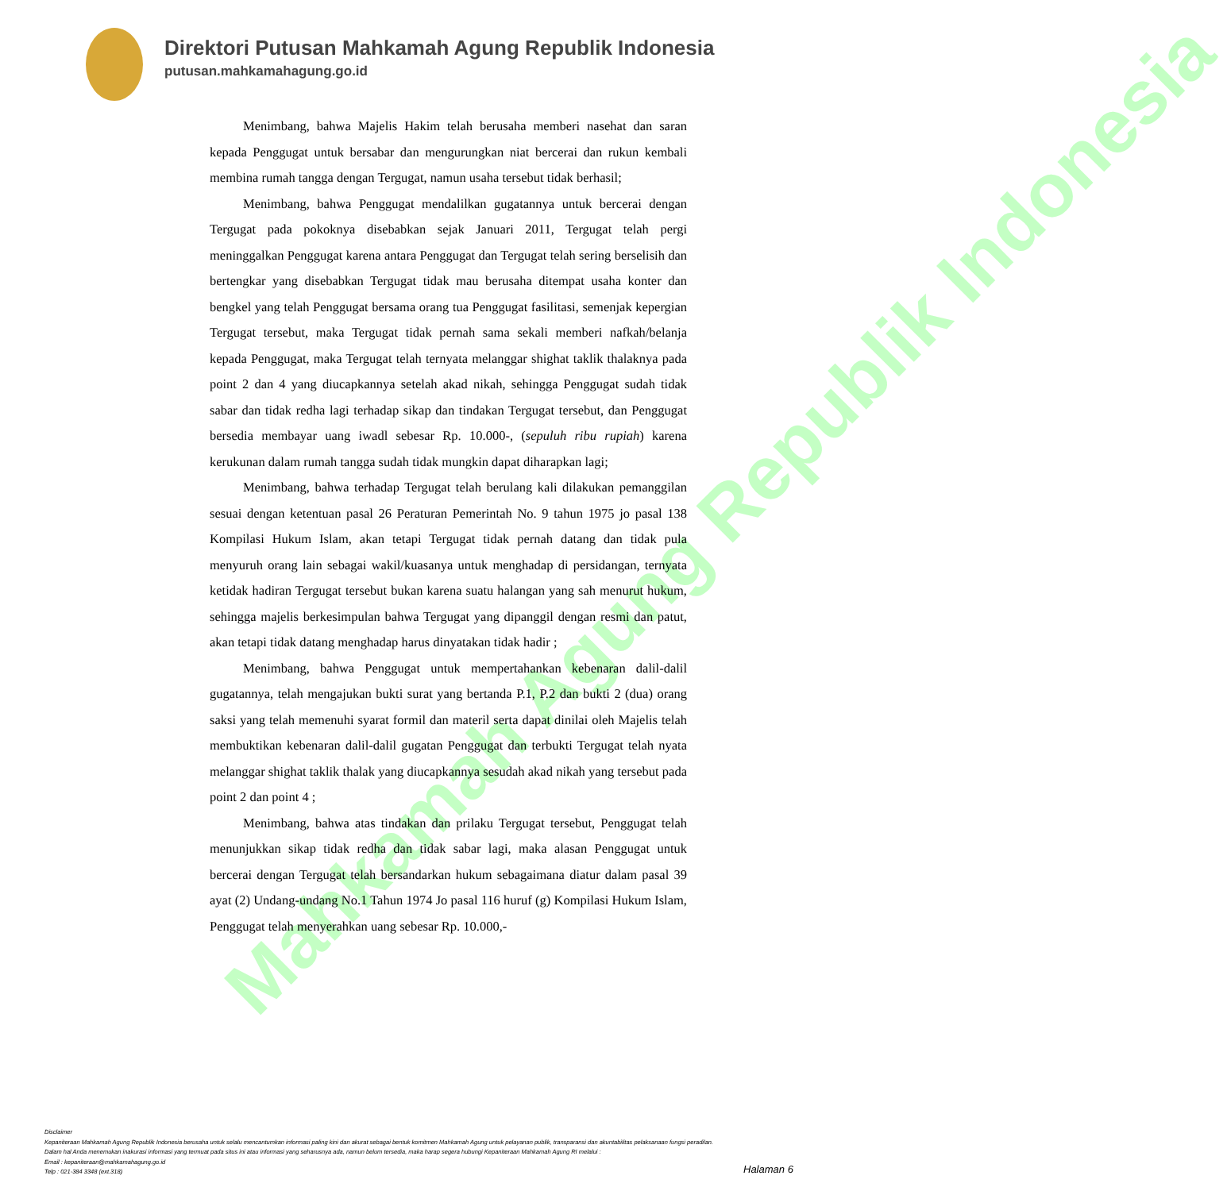Mahkamah Agung Republik Indonesia
Direktori Putusan Mahkamah Agung Republik Indonesia
putusan.mahkamahagung.go.id
Menimbang, bahwa Majelis Hakim telah berusaha memberi nasehat dan saran kepada Penggugat untuk bersabar dan mengurungkan niat bercerai dan rukun kembali membina rumah tangga dengan Tergugat, namun usaha tersebut tidak berhasil;
Menimbang, bahwa Penggugat mendalilkan gugatannya untuk bercerai dengan Tergugat pada pokoknya disebabkan sejak Januari 2011, Tergugat telah pergi meninggalkan Penggugat karena antara Penggugat dan Tergugat telah sering berselisih dan bertengkar yang disebabkan Tergugat tidak mau berusaha ditempat usaha konter dan bengkel yang telah Penggugat bersama orang tua Penggugat fasilitasi, semenjak kepergian Tergugat tersebut, maka Tergugat tidak pernah sama sekali memberi nafkah/belanja kepada Penggugat, maka Tergugat telah ternyata melanggar shighat taklik thalaknya pada point 2 dan 4 yang diucapkannya setelah akad nikah, sehingga Penggugat sudah tidak sabar dan tidak redha lagi terhadap sikap dan tindakan Tergugat tersebut, dan Penggugat bersedia membayar uang iwadl sebesar Rp. 10.000-, (sepuluh ribu rupiah) karena kerukunan dalam rumah tangga sudah tidak mungkin dapat diharapkan lagi;
Menimbang, bahwa terhadap Tergugat telah berulang kali dilakukan pemanggilan sesuai dengan ketentuan pasal 26 Peraturan Pemerintah No. 9 tahun 1975 jo pasal 138 Kompilasi Hukum Islam, akan tetapi Tergugat tidak pernah datang dan tidak pula menyuruh orang lain sebagai wakil/kuasanya untuk menghadap di persidangan, ternyata ketidak hadiran Tergugat tersebut bukan karena suatu halangan yang sah menurut hukum, sehingga majelis berkesimpulan bahwa Tergugat yang dipanggil dengan resmi dan patut, akan tetapi tidak datang menghadap harus dinyatakan tidak hadir ;
Menimbang, bahwa Penggugat untuk mempertahankan kebenaran dalil-dalil gugatannya, telah mengajukan bukti surat yang bertanda P.1, P.2 dan bukti 2 (dua) orang saksi yang telah memenuhi syarat formil dan materil serta dapat dinilai oleh Majelis telah membuktikan kebenaran dalil-dalil gugatan Penggugat dan terbukti Tergugat telah nyata melanggar shighat taklik thalak yang diucapkannya sesudah akad nikah yang tersebut pada point 2 dan point 4 ;
Menimbang, bahwa atas tindakan dan prilaku Tergugat tersebut, Penggugat telah menunjukkan sikap tidak redha dan tidak sabar lagi, maka alasan Penggugat untuk bercerai dengan Tergugat telah bersandarkan hukum sebagaimana diatur dalam pasal 39 ayat (2) Undang-undang No.1 Tahun 1974 Jo pasal 116 huruf (g) Kompilasi Hukum Islam, Penggugat telah menyerahkan uang sebesar Rp. 10.000,-
Disclaimer
Kepaniteraan Mahkamah Agung Republik Indonesia berusaha untuk selalu mencantumkan informasi paling kini dan akurat sebagai bentuk komitmen Mahkamah Agung untuk pelayanan publik, transparansi dan akuntabilitas pelaksanaan fungsi peradilan.
Dalam hal Anda menemukan inakurasi informasi yang termuat pada situs ini atau informasi yang seharusnya ada, namun belum tersedia, maka harap segera hubungi Kepaniteraan Mahkamah Agung RI melalui :
Email : kepaniteraan@mahkamahagung.go.id
Telp : 021-384 3348 (ext.318)
Halaman 6